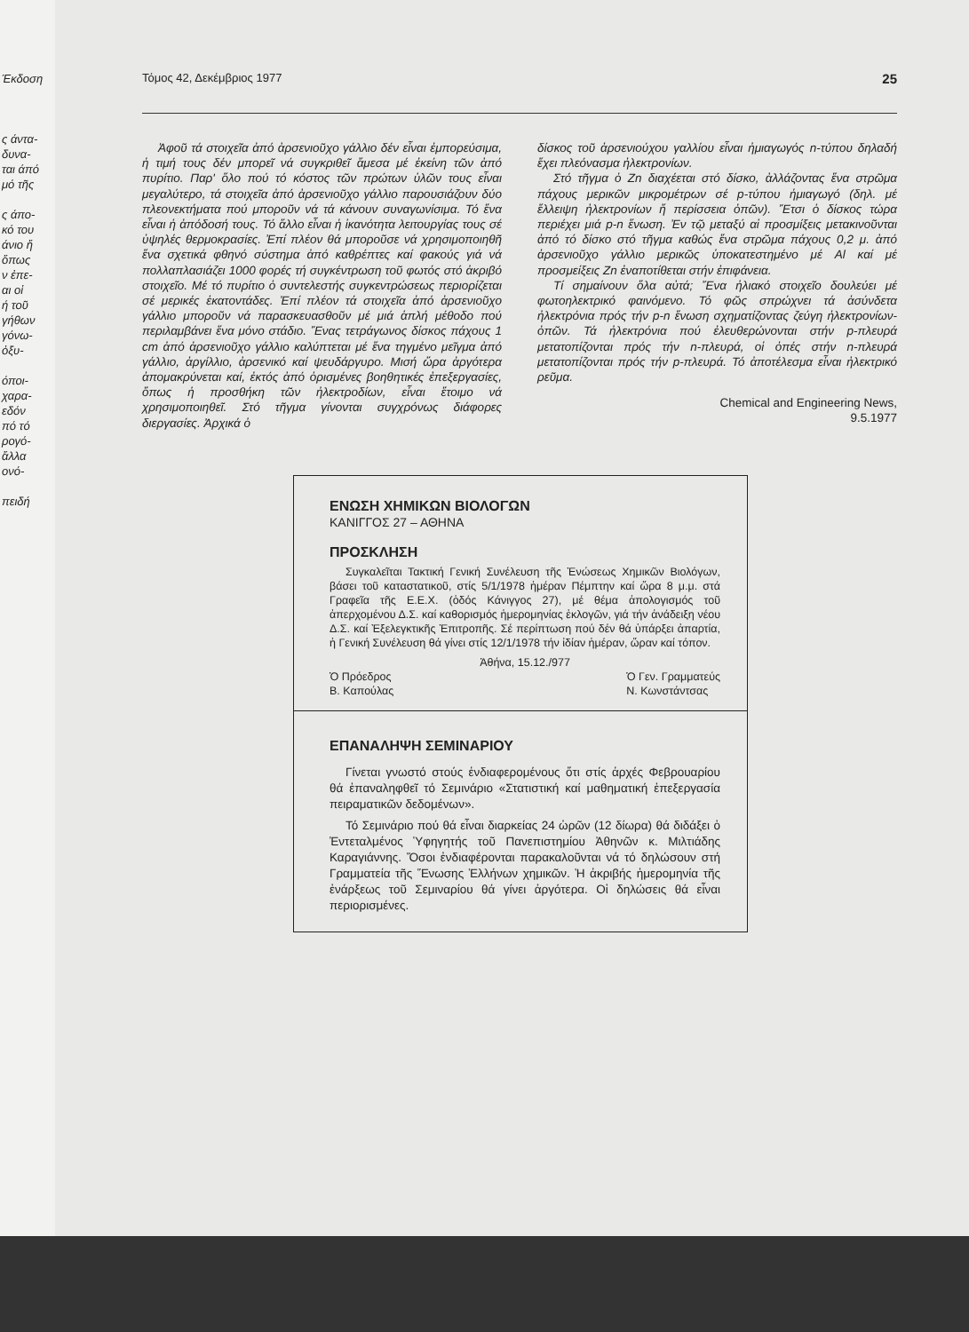Έκδοση
ς άντα-
δυνα-
ται άπό
μό τῆς
ς άπο-
κό του
άνιο ἤ
ὅπως
ν ἐπε-
αι οἱ
ή τοῦ
γήθων
γόνω-
ὀξυ-
όποι-
χαρα-
εδόν
πό τό
ρογό-
ἄλλα
ονό-
πειδή
Τόμος 42, Δεκέμβριος 1977 25
Ἀφοῦ τά στοιχεῖα ἀπό ἀρσενιοῦχο γάλλιο δέν εἶναι ἐμπορεύσιμα, ἡ τιμή τους δέν μπορεῖ νά συγκριθεῖ ἄμεσα μέ ἐκείνη τῶν ἀπό πυρίτιο. Παρ' ὅλο πού τό κόστος τῶν πρώτων ὑλῶν τους εἶναι μεγαλύτερο, τά στοιχεῖα ἀπό ἀρσενιοῦχο γάλλιο παρουσιάζουν δύο πλεονεκτήματα πού μποροῦν νά τά κάνουν συναγωνίσιμα. Τό ἕνα εἶναι ἡ ἀπόδοσή τους. Τό ἄλλο εἶναι ἡ ἱκανότητα λειτουργίας τους σέ ὑψηλές θερμοκρασίες. Ἐπί πλέον θά μποροῦσε νά χρησιμοποιηθῆ ἕνα σχετικά φθηνό σύστημα ἀπό καθρέπτες καί φακούς γιά νά πολλαπλασιάζει 1000 φορές τή συγκέντρωση τοῦ φωτός στό ἀκριβό στοιχεῖο. Μέ τό πυρίτιο ὁ συντελεστής συγκεντρώσεως περιορίζεται σέ μερικές ἑκατοντάδες. Ἐπί πλέον τά στοιχεῖα ἀπό ἀρσενιοῦχο γάλλιο μποροῦν νά παρασκευασθοῦν μέ μιά ἁπλή μέθοδο πού περιλαμβάνει ἕνα μόνο στάδιο. Ἕνας τετράγωνος δίσκος πάχους 1 cm ἀπό ἀρσενιοῦχο γάλλιο καλύπτεται μέ ἕνα τηγμένο μεῖγμα ἀπό γάλλιο, ἀργίλλιο, ἀρσενικό καί ψευδάργυρο. Μισή ὥρα ἀργότερα ἀπομακρύνεται καί, ἐκτός ἀπό ὁρισμένες βοηθητικές ἐπεξεργασίες, ὅπως ἡ προσθήκη τῶν ἠλεκτροδίων, εἶναι ἕτοιμο νά χρησιμοποιηθεῖ. Στό τῆγμα γίνονται συγχρόνως διάφορες διεργασίες. Ἀρχικά ὁ
δίσκος τοῦ ἀρσενιούχου γαλλίου εἶναι ἡμιαγωγός n-τύπου δηλαδή ἔχει πλεόνασμα ἠλεκτρονίων.
Στό τῆγμα ὁ Zn διαχέεται στό δίσκο, ἀλλάζοντας ἕνα στρῶμα πάχους μερικῶν μικρομέτρων σέ p-τύπου ἡμιαγωγό (δηλ. μέ ἔλλειψη ἠλεκτρονίων ἤ περίσσεια ὀπῶν). Ἔτσι ὁ δίσκος τώρα περιέχει μιά p-n ἕνωση. Ἐν τῷ μεταξύ αἱ προσμίξεις μετακινοῦνται ἀπό τό δίσκο στό τῆγμα καθώς ἕνα στρῶμα πάχους 0,2 μ. ἀπό ἀρσενιοῦχο γάλλιο μερικῶς ὑποκατεστημένο μέ Al καί μέ προσμείξεις Zn ἐναποτίθεται στήν ἐπιφάνεια.
Τί σημαίνουν ὅλα αὐτά; Ἕνα ἡλιακό στοιχεῖο δουλεύει μέ φωτοηλεκτρικό φαινόμενο. Τό φῶς σπρώχνει τά ἀσύνδετα ἠλεκτρόνια πρός τήν p-n ἕνωση σχηματίζοντας ζεύγη ἠλεκτρονίων-ὀπῶν. Τά ἠλεκτρόνια πού ἐλευθερώνονται στήν p-πλευρά μετατοπίζονται πρός τήν n-πλευρά, οἱ ὀπές στήν n-πλευρά μετατοπίζονται πρός τήν p-πλευρά. Τό ἀποτέλεσμα εἶναι ἠλεκτρικό ρεῦμα.
Chemical and Engineering News,
9.5.1977
ΕΝΩΣΗ ΧΗΜΙΚΩΝ ΒΙΟΛΟΓΩΝ
ΚΑΝΙΓΓΟΣ 27 – ΑΘΗΝΑ
ΠΡΟΣΚΛΗΣΗ
Συγκαλεῖται Τακτική Γενική Συνέλευση τῆς Ἑνώσεως Χημικῶν Βιολόγων, βάσει τοῦ καταστατικοῦ, στίς 5/1/1978 ἡμέραν Πέμπτην καί ὥρα 8 μ.μ. στά Γραφεῖα τῆς Ε.Ε.Χ. (ὁδός Κάνιγγος 27), μέ θέμα ἀπολογισμός τοῦ ἀπερχομένου Δ.Σ. καί καθορισμός ἡμερομηνίας ἐκλογῶν, γιά τήν ἀνάδειξη νέου Δ.Σ. καί Ἐξελεγκτικῆς Ἐπιτροπῆς. Σέ περίπτωση πού δέν θά ὑπάρξει ἀπαρτία, ἡ Γενική Συνέλευση θά γίνει στίς 12/1/1978 τήν ἰδίαν ἡμέραν, ὥραν καί τόπον.
Ἀθήνα, 15.12./977
Ὁ Πρόεδρος
Β. Καπούλας Ὁ Γεν. Γραμματεύς
Ν. Κωνστάντσας
ΕΠΑΝΑΛΗΨΗ ΣΕΜΙΝΑΡΙΟΥ
Γίνεται γνωστό στούς ἐνδιαφερομένους ὅτι στίς ἀρχές Φεβρουαρίου θά ἐπαναληφθεῖ τό Σεμινάριο «Στατιστική καί μαθηματική ἐπεξεργασία πειραματικῶν δεδομένων».
Τό Σεμινάριο πού θά εἶναι διαρκείας 24 ὡρῶν (12 δίωρα) θά διδάξει ὁ Ἐντεταλμένος Ὑφηγητής τοῦ Πανεπιστημίου Ἀθηνῶν κ. Μιλτιάδης Καραγιάννης. Ὅσοι ἐνδιαφέρονται παρακαλοῦνται νά τό δηλώσουν στή Γραμματεία τῆς Ἕνωσης Ἑλλήνων χημικῶν. Ἡ ἀκριβής ἡμερομηνία τῆς ἐνάρξεως τοῦ Σεμιναρίου θά γίνει ἀργότερα. Οἱ δηλώσεις θά εἶναι περιορισμένες.